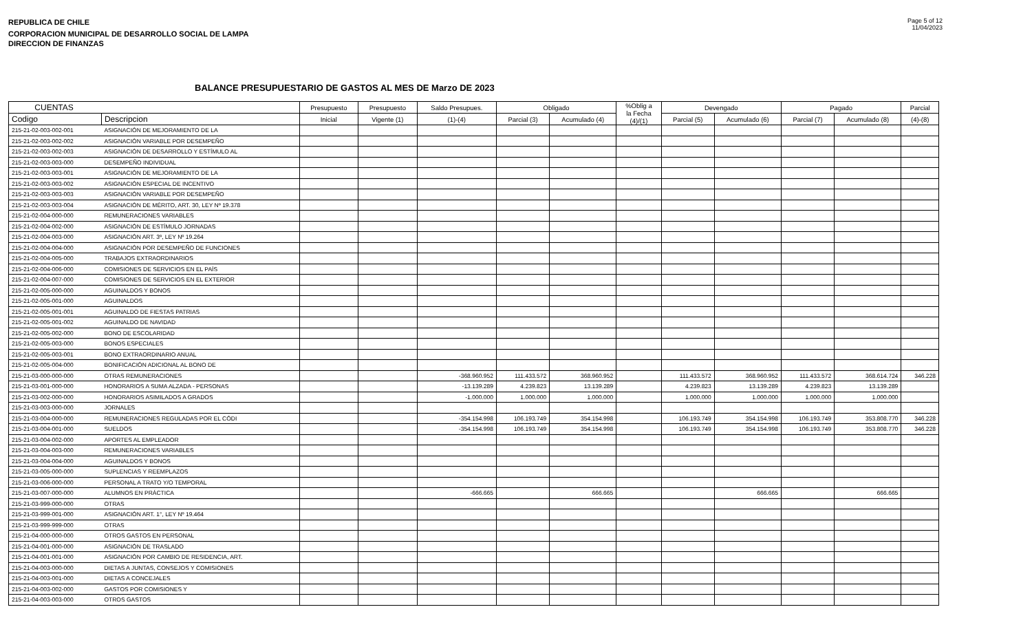REPUBLICA DE CHILE
CORPORACION MUNICIPAL DE DESARROLLO SOCIAL DE LAMPA
DIRECCION DE FINANZAS
Page 5 of 12
11/04/2023
BALANCE PRESUPUESTARIO DE GASTOS AL MES DE Marzo DE 2023
| CUENTAS | | Presupuesto | Presupuesto | Saldo Presupues. | Obligado | | %Oblig a la Fecha (4)/(1) | Devengado | | Pagado | | Parcial |
| --- | --- | --- | --- | --- | --- | --- | --- | --- | --- | --- | --- | --- |
| Codigo | Descripcion | Inicial | Vigente (1) | (1)-(4) | Parcial (3) | Acumulado (4) | | Parcial (5) | Acumulado (6) | Parcial (7) | Acumulado (8) | (4)-(8) |
| 215-21-02-003-002-001 | ASIGNACIÓN DE MEJORAMIENTO DE LA | | | | | | | | | | | |
| 215-21-02-003-002-002 | ASIGNACIÓN VARIABLE POR DESEMPEÑO | | | | | | | | | | | |
| 215-21-02-003-002-003 | ASIGNACIÓN DE DESARROLLO Y ESTÍMULO AL | | | | | | | | | | | |
| 215-21-02-003-003-000 | DESEMPEÑO INDIVIDUAL | | | | | | | | | | | |
| 215-21-02-003-003-001 | ASIGNACIÓN DE MEJORAMIENTO DE LA | | | | | | | | | | | |
| 215-21-02-003-003-002 | ASIGNACIÓN ESPECIAL DE INCENTIVO | | | | | | | | | | | |
| 215-21-02-003-003-003 | ASIGNACIÓN VARIABLE POR DESEMPEÑO | | | | | | | | | | | |
| 215-21-02-003-003-004 | ASIGNACIÓN DE MÉRITO, ART. 30, LEY Nº 19.378 | | | | | | | | | | | |
| 215-21-02-004-000-000 | REMUNERACIONES VARIABLES | | | | | | | | | | | |
| 215-21-02-004-002-000 | ASIGNACIÓN DE ESTÍMULO JORNADAS | | | | | | | | | | | |
| 215-21-02-004-003-000 | ASIGNACIÓN ART. 3º, LEY Nº 19.264 | | | | | | | | | | | |
| 215-21-02-004-004-000 | ASIGNACIÓN POR DESEMPEÑO DE FUNCIONES | | | | | | | | | | | |
| 215-21-02-004-005-000 | TRABAJOS EXTRAORDINARIOS | | | | | | | | | | | |
| 215-21-02-004-006-000 | COMISIONES DE SERVICIOS EN EL PAÍS | | | | | | | | | | | |
| 215-21-02-004-007-000 | COMISIONES DE SERVICIOS EN EL EXTERIOR | | | | | | | | | | | |
| 215-21-02-005-000-000 | AGUINALDOS Y BONOS | | | | | | | | | | | |
| 215-21-02-005-001-000 | AGUINALDOS | | | | | | | | | | | |
| 215-21-02-005-001-001 | AGUINALDO DE FIESTAS PATRIAS | | | | | | | | | | | |
| 215-21-02-005-001-002 | AGUINALDO DE NAVIDAD | | | | | | | | | | | |
| 215-21-02-005-002-000 | BONO DE ESCOLARIDAD | | | | | | | | | | | |
| 215-21-02-005-003-000 | BONOS ESPECIALES | | | | | | | | | | | |
| 215-21-02-005-003-001 | BONO EXTRAORDINARIO ANUAL | | | | | | | | | | | |
| 215-21-02-005-004-000 | BONIFICACIÓN ADICIONAL AL BONO DE | | | | | | | | | | | |
| 215-21-03-000-000-000 | OTRAS REMUNERACIONES | | | -368.960.952 | 111.433.572 | 368.960.952 | | 111.433.572 | 368.960.952 | 111.433.572 | 368.614.724 | 346.228 |
| 215-21-03-001-000-000 | HONORARIOS A SUMA ALZADA - PERSONAS | | | -13.139.289 | 4.239.823 | 13.139.289 | | 4.239.823 | 13.139.289 | 4.239.823 | 13.139.289 | |
| 215-21-03-002-000-000 | HONORARIOS ASIMILADOS A GRADOS | | | -1.000.000 | 1.000.000 | 1.000.000 | | 1.000.000 | 1.000.000 | 1.000.000 | 1.000.000 | |
| 215-21-03-003-000-000 | JORNALES | | | | | | | | | | | |
| 215-21-03-004-000-000 | REMUNERACIONES REGULADAS POR EL CÓDI | | | -354.154.998 | 106.193.749 | 354.154.998 | | 106.193.749 | 354.154.998 | 106.193.749 | 353.808.770 | 346.228 |
| 215-21-03-004-001-000 | SUELDOS | | | -354.154.998 | 106.193.749 | 354.154.998 | | 106.193.749 | 354.154.998 | 106.193.749 | 353.808.770 | 346.228 |
| 215-21-03-004-002-000 | APORTES AL EMPLEADOR | | | | | | | | | | | |
| 215-21-03-004-003-000 | REMUNERACIONES VARIABLES | | | | | | | | | | | |
| 215-21-03-004-004-000 | AGUINALDOS Y BONOS | | | | | | | | | | | |
| 215-21-03-005-000-000 | SUPLENCIAS Y REEMPLAZOS | | | | | | | | | | | |
| 215-21-03-006-000-000 | PERSONAL A TRATO Y/O TEMPORAL | | | | | | | | | | | |
| 215-21-03-007-000-000 | ALUMNOS EN PRÁCTICA | | | -666.665 | | 666.665 | | | 666.665 | | 666.665 | |
| 215-21-03-999-000-000 | OTRAS | | | | | | | | | | | |
| 215-21-03-999-001-000 | ASIGNACIÓN ART. 1°, LEY Nº 19.464 | | | | | | | | | | | |
| 215-21-03-999-999-000 | OTRAS | | | | | | | | | | | |
| 215-21-04-000-000-000 | OTROS GASTOS EN PERSONAL | | | | | | | | | | | |
| 215-21-04-001-000-000 | ASIGNACIÓN DE TRASLADO | | | | | | | | | | | |
| 215-21-04-001-001-000 | ASIGNACIÓN POR CAMBIO DE RESIDENCIA, ART. | | | | | | | | | | | |
| 215-21-04-003-000-000 | DIETAS A JUNTAS, CONSEJOS Y COMISIONES | | | | | | | | | | | |
| 215-21-04-003-001-000 | DIETAS A CONCEJALES | | | | | | | | | | | |
| 215-21-04-003-002-000 | GASTOS POR COMISIONES Y | | | | | | | | | | | |
| 215-21-04-003-003-000 | OTROS GASTOS | | | | | | | | | | | |